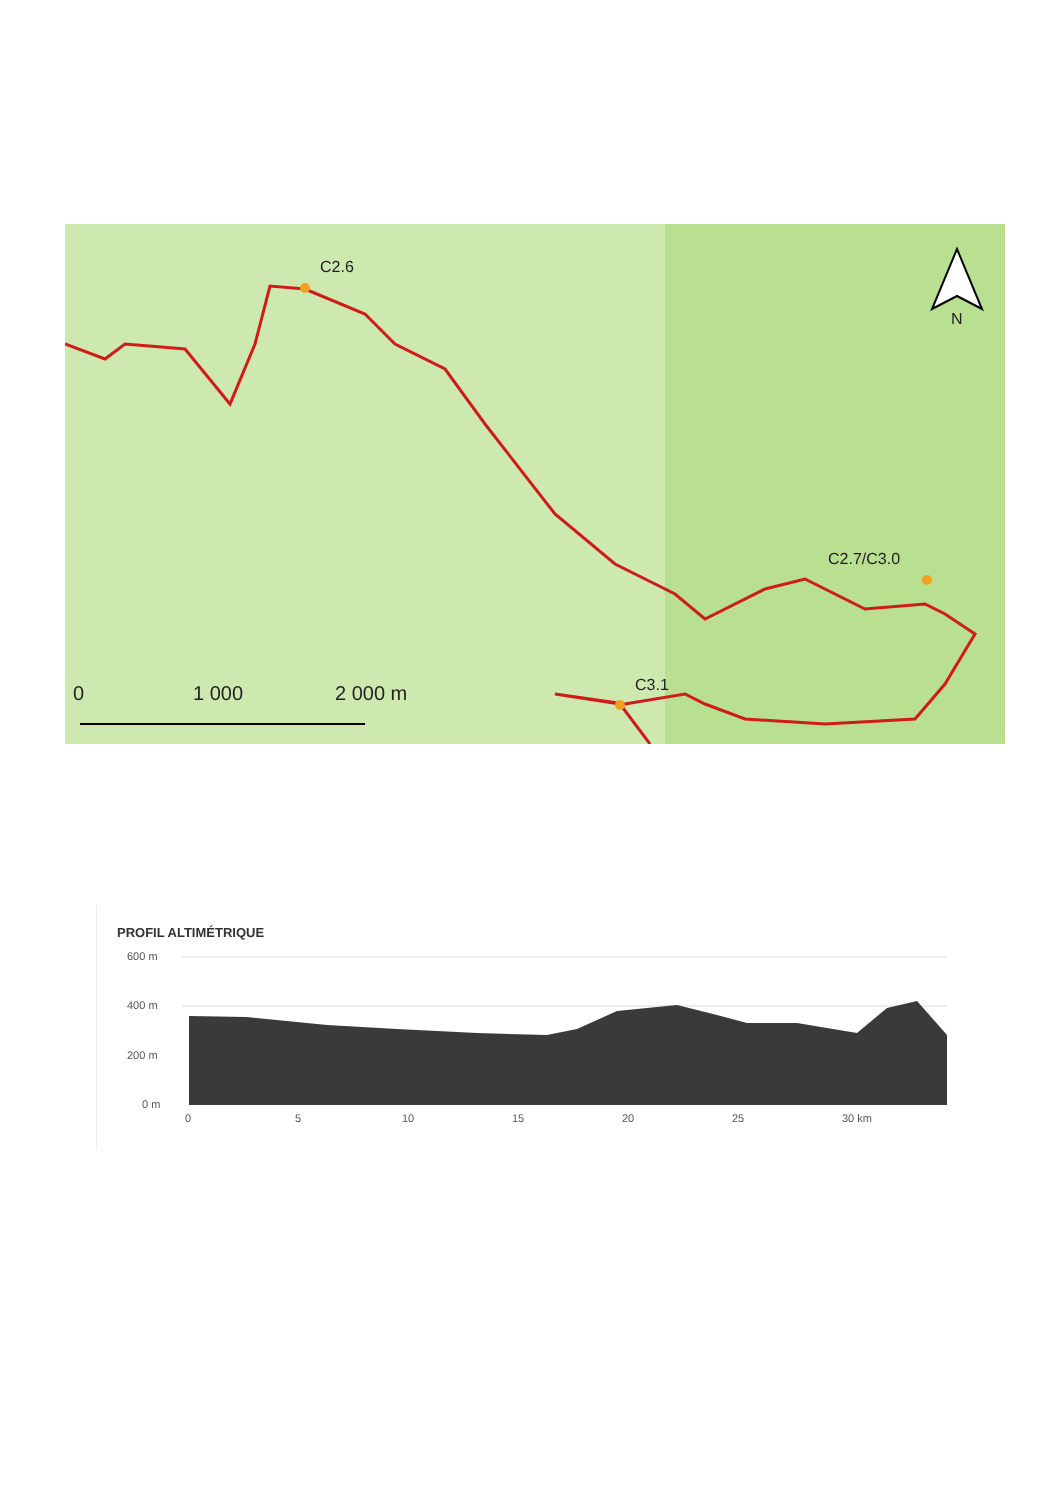C2.6
C2.7/C3.0
C3.1
N
0 1 000 2 000 m
PROFIL ALTIMÉTRIQUE
600 m
400 m
200 m
0 m
0 5 10 15 20 25 30 km